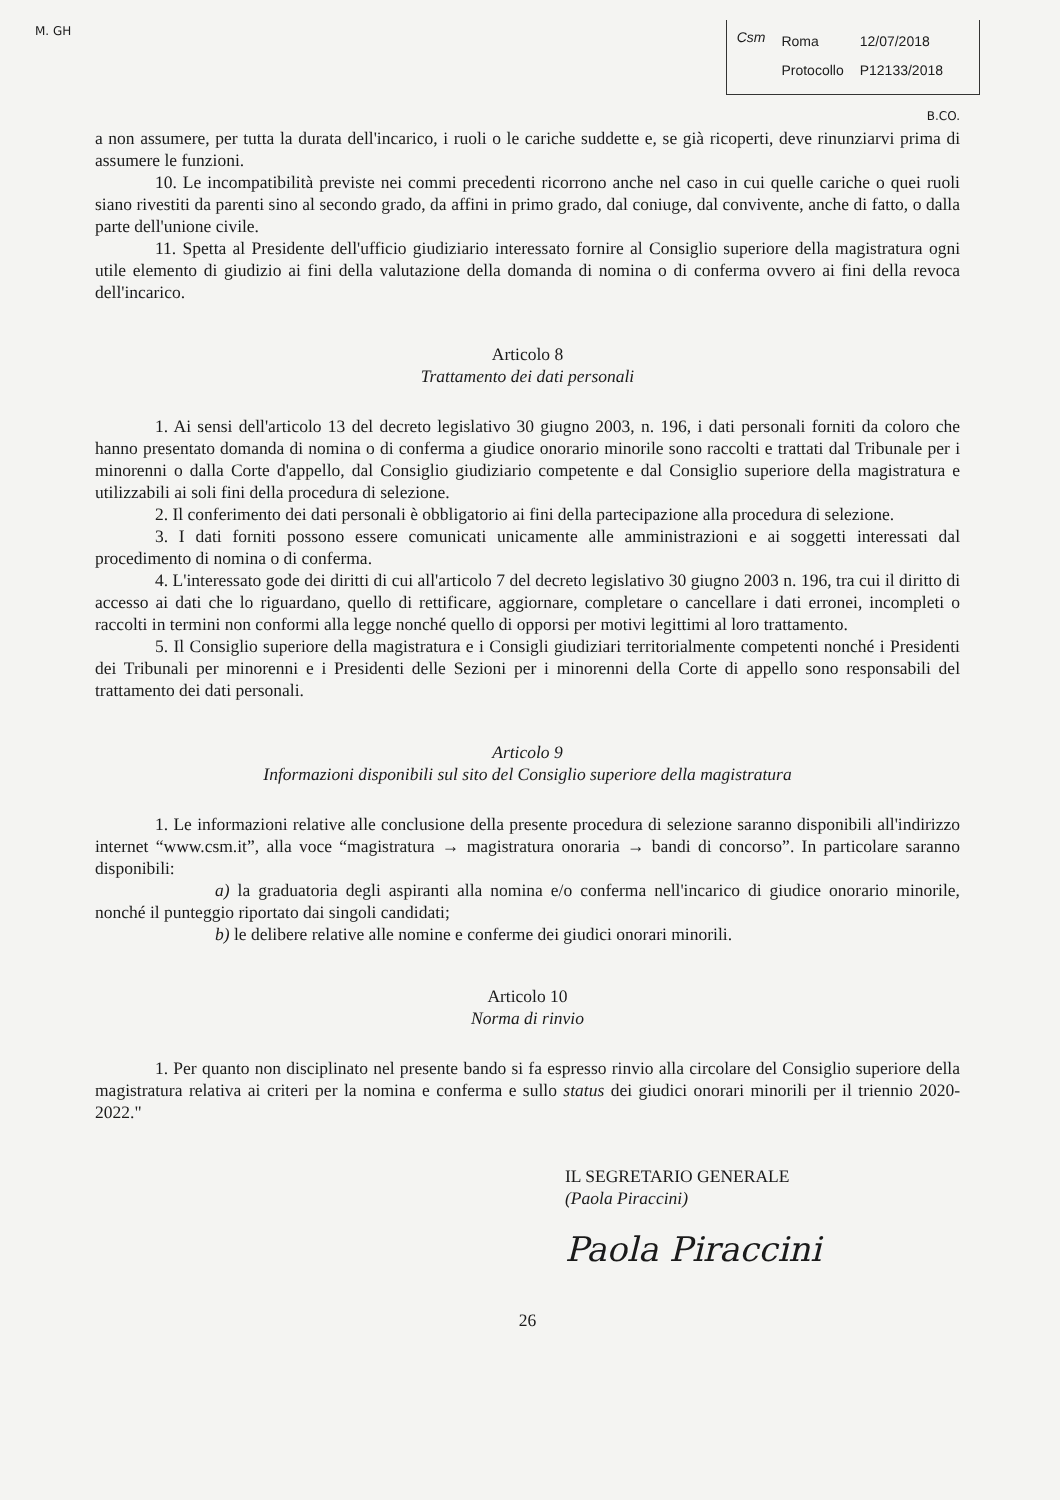M. GH
Csm
| Roma | 12/07/2018 |
| Protocollo | P12133/2018 |
B.CO.
a non assumere, per tutta la durata dell'incarico, i ruoli o le cariche suddette e, se già ricoperti, deve rinunziarvi prima di assumere le funzioni.
10. Le incompatibilità previste nei commi precedenti ricorrono anche nel caso in cui quelle cariche o quei ruoli siano rivestiti da parenti sino al secondo grado, da affini in primo grado, dal coniuge, dal convivente, anche di fatto, o dalla parte dell'unione civile.
11. Spetta al Presidente dell'ufficio giudiziario interessato fornire al Consiglio superiore della magistratura ogni utile elemento di giudizio ai fini della valutazione della domanda di nomina o di conferma ovvero ai fini della revoca dell'incarico.
Articolo 8
Trattamento dei dati personali
1. Ai sensi dell'articolo 13 del decreto legislativo 30 giugno 2003, n. 196, i dati personali forniti da coloro che hanno presentato domanda di nomina o di conferma a giudice onorario minorile sono raccolti e trattati dal Tribunale per i minorenni o dalla Corte d'appello, dal Consiglio giudiziario competente e dal Consiglio superiore della magistratura e utilizzabili ai soli fini della procedura di selezione.
2. Il conferimento dei dati personali è obbligatorio ai fini della partecipazione alla procedura di selezione.
3. I dati forniti possono essere comunicati unicamente alle amministrazioni e ai soggetti interessati dal procedimento di nomina o di conferma.
4. L'interessato gode dei diritti di cui all'articolo 7 del decreto legislativo 30 giugno 2003 n. 196, tra cui il diritto di accesso ai dati che lo riguardano, quello di rettificare, aggiornare, completare o cancellare i dati erronei, incompleti o raccolti in termini non conformi alla legge nonché quello di opporsi per motivi legittimi al loro trattamento.
5. Il Consiglio superiore della magistratura e i Consigli giudiziari territorialmente competenti nonché i Presidenti dei Tribunali per minorenni e i Presidenti delle Sezioni per i minorenni della Corte di appello sono responsabili del trattamento dei dati personali.
Articolo 9
Informazioni disponibili sul sito del Consiglio superiore della magistratura
1. Le informazioni relative alle conclusione della presente procedura di selezione saranno disponibili all'indirizzo internet “www.csm.it”, alla voce “magistratura → magistratura onoraria → bandi di concorso”. In particolare saranno disponibili:
a) la graduatoria degli aspiranti alla nomina e/o conferma nell'incarico di giudice onorario minorile, nonché il punteggio riportato dai singoli candidati;
b) le delibere relative alle nomine e conferme dei giudici onorari minorili.
Articolo 10
Norma di rinvio
1. Per quanto non disciplinato nel presente bando si fa espresso rinvio alla circolare del Consiglio superiore della magistratura relativa ai criteri per la nomina e conferma e sullo status dei giudici onorari minorili per il triennio 2020-2022."
IL SEGRETARIO GENERALE
(Paola Piraccini)
Paola Piraccini
26